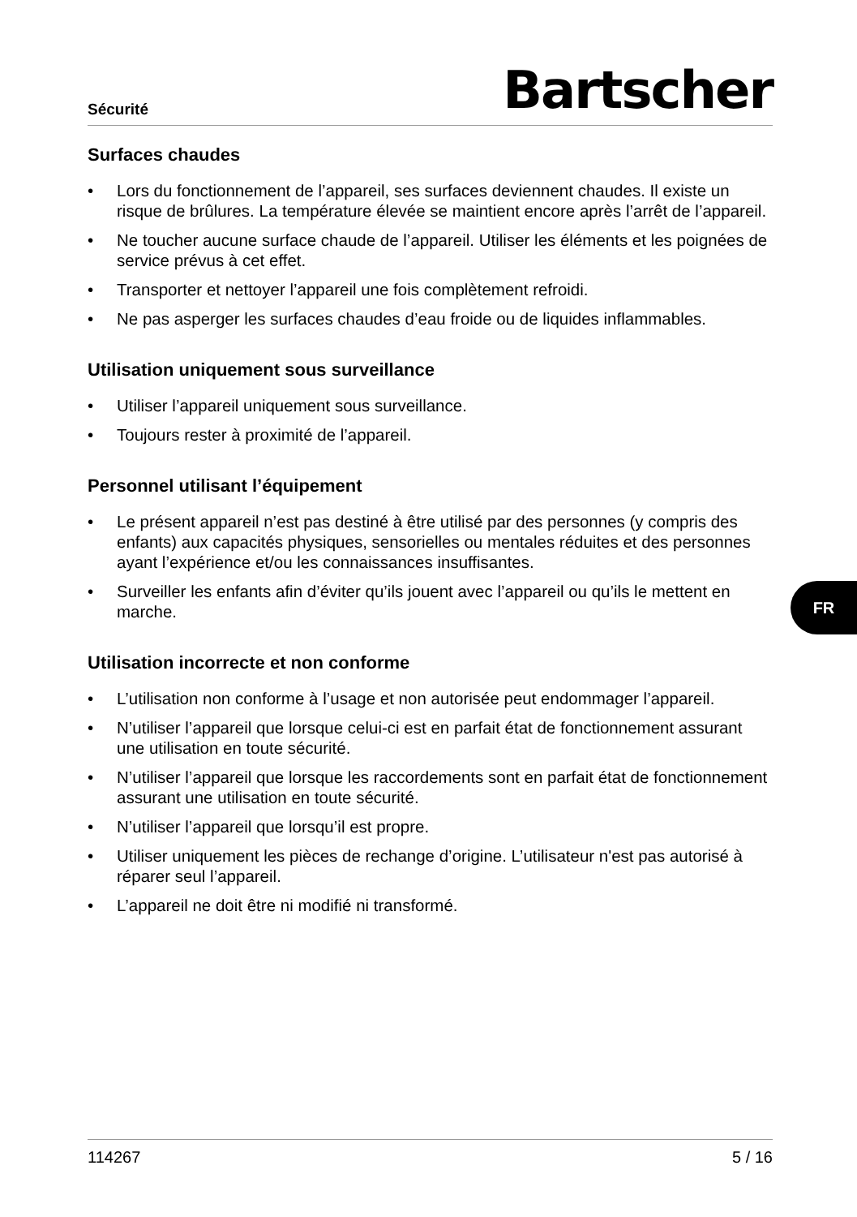Sécurité
Bartscher
Surfaces chaudes
• Lors du fonctionnement de l’appareil, ses surfaces deviennent chaudes. Il existe un risque de brûlures. La température élevée se maintient encore après l’arrêt de l’appareil.
• Ne toucher aucune surface chaude de l’appareil. Utiliser les éléments et les poignées de service prévus à cet effet.
• Transporter et nettoyer l’appareil une fois complètement refroidi.
• Ne pas asperger les surfaces chaudes d’eau froide ou de liquides inflammables.
Utilisation uniquement sous surveillance
• Utiliser l’appareil uniquement sous surveillance.
• Toujours rester à proximité de l’appareil.
Personnel utilisant l’équipement
• Le présent appareil n’est pas destiné à être utilisé par des personnes (y compris des enfants) aux capacités physiques, sensorielles ou mentales réduites et des personnes ayant l’expérience et/ou les connaissances insuffisantes.
• Surveiller les enfants afin d’éviter qu’ils jouent avec l’appareil ou qu’ils le mettent en marche.
Utilisation incorrecte et non conforme
• L’utilisation non conforme à l’usage et non autorisée peut endommager l’appareil.
• N’utiliser l’appareil que lorsque celui-ci est en parfait état de fonctionnement assurant une utilisation en toute sécurité.
• N’utiliser l’appareil que lorsque les raccordements sont en parfait état de fonctionnement assurant une utilisation en toute sécurité.
• N’utiliser l’appareil que lorsqu’il est propre.
• Utiliser uniquement les pièces de rechange d’origine. L’utilisateur n'est pas autorisé à réparer seul l’appareil.
• L’appareil ne doit être ni modifié ni transformé.
FR
114267 5 / 16